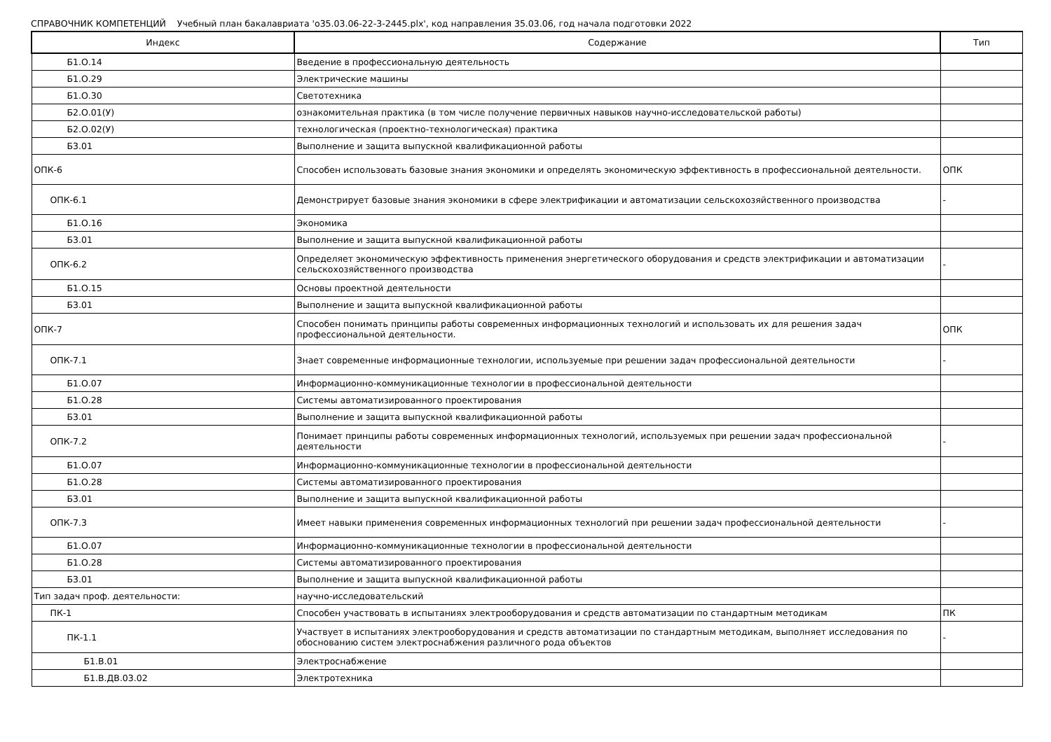СПРАВОЧНИК КОМПЕТЕНЦИЙ Учебный план бакалавриата 'о35.03.06-22-3-2445.plx', код направления 35.03.06, год начала подготовки 2022
| Индекс | Содержание | Тип |
| --- | --- | --- |
| Б1.О.14 | Введение в профессиональную деятельность | |
| Б1.О.29 | Электрические машины | |
| Б1.О.30 | Светотехника | |
| Б2.О.01(У) | ознакомительная практика (в том числе получение первичных навыков научно-исследовательской работы) | |
| Б2.О.02(У) | технологическая (проектно-технологическая) практика | |
| Б3.01 | Выполнение и защита выпускной квалификационной работы | |
| ОПК-6 | Способен использовать базовые знания экономики и определять экономическую эффективность в профессиональной деятельности. | ОПК |
| ОПК-6.1 | Демонстрирует базовые знания экономики в сфере электрификации и автоматизации сельскохозяйственного производства | - |
| Б1.О.16 | Экономика | |
| Б3.01 | Выполнение и защита выпускной квалификационной работы | |
| ОПК-6.2 | Определяет экономическую эффективность применения энергетического оборудования и средств электрификации и автоматизации сельскохозяйственного производства | - |
| Б1.О.15 | Основы проектной деятельности | |
| Б3.01 | Выполнение и защита выпускной квалификационной работы | |
| ОПК-7 | Способен понимать принципы работы современных информационных технологий и использовать их для решения задач профессиональной деятельности. | ОПК |
| ОПК-7.1 | Знает современные информационные технологии, используемые при решении задач профессиональной деятельности | - |
| Б1.О.07 | Информационно-коммуникационные технологии в профессиональной деятельности | |
| Б1.О.28 | Системы автоматизированного проектирования | |
| Б3.01 | Выполнение и защита выпускной квалификационной работы | |
| ОПК-7.2 | Понимает принципы работы современных информационных технологий, используемых при решении задач профессиональной деятельности | - |
| Б1.О.07 | Информационно-коммуникационные технологии в профессиональной деятельности | |
| Б1.О.28 | Системы автоматизированного проектирования | |
| Б3.01 | Выполнение и защита выпускной квалификационной работы | |
| ОПК-7.3 | Имеет навыки применения современных информационных технологий при решении задач профессиональной деятельности | - |
| Б1.О.07 | Информационно-коммуникационные технологии в профессиональной деятельности | |
| Б1.О.28 | Системы автоматизированного проектирования | |
| Б3.01 | Выполнение и защита выпускной квалификационной работы | |
| Тип задач проф. деятельности: | научно-исследовательский | |
| ПК-1 | Способен участвовать в испытаниях электрооборудования и средств автоматизации по стандартным методикам | ПК |
| ПК-1.1 | Участвует в испытаниях электрооборудования и средств автоматизации по стандартным методикам, выполняет исследования по обоснованию систем электроснабжения различного рода объектов | - |
| Б1.В.01 | Электроснабжение | |
| Б1.В.ДВ.03.02 | Электротехника | |